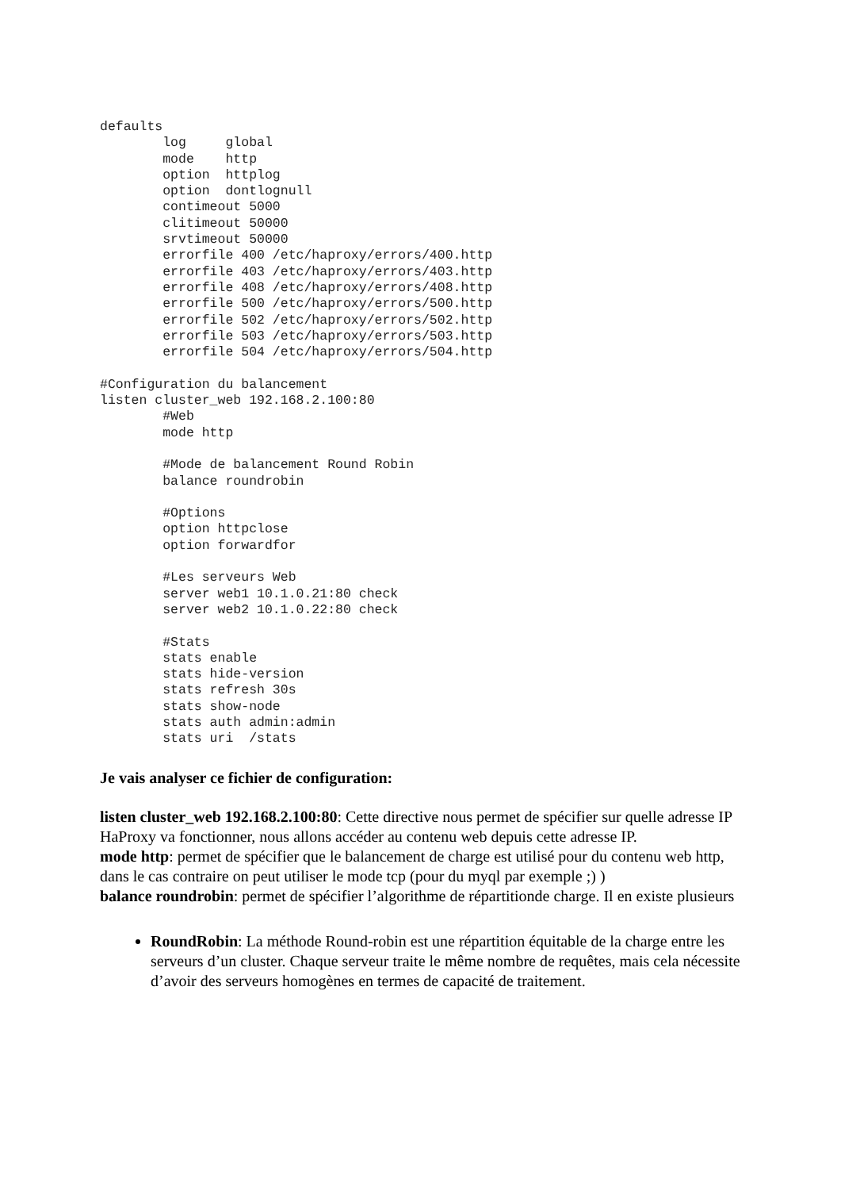defaults
        log     global
        mode    http
        option  httplog
        option  dontlognull
        contimeout 5000
        clitimeout 50000
        srvtimeout 50000
        errorfile 400 /etc/haproxy/errors/400.http
        errorfile 403 /etc/haproxy/errors/403.http
        errorfile 408 /etc/haproxy/errors/408.http
        errorfile 500 /etc/haproxy/errors/500.http
        errorfile 502 /etc/haproxy/errors/502.http
        errorfile 503 /etc/haproxy/errors/503.http
        errorfile 504 /etc/haproxy/errors/504.http

#Configuration du balancement
listen cluster_web 192.168.2.100:80
        #Web
        mode http

        #Mode de balancement Round Robin
        balance roundrobin

        #Options
        option httpclose
        option forwardfor

        #Les serveurs Web
        server web1 10.1.0.21:80 check
        server web2 10.1.0.22:80 check

        #Stats
        stats enable
        stats hide-version
        stats refresh 30s
        stats show-node
        stats auth admin:admin
        stats uri  /stats
Je vais analyser ce fichier de configuration:
listen cluster_web 192.168.2.100:80: Cette directive nous permet de spécifier sur quelle adresse IP HaProxy va fonctionner, nous allons accéder au contenu web depuis cette adresse IP.
mode http: permet de spécifier que le balancement de charge est utilisé pour du contenu web http, dans le cas contraire on peut utiliser le mode tcp (pour du myql par exemple ;) )
balance roundrobin: permet de spécifier l’algorithme de répartitionde charge. Il en existe plusieurs
RoundRobin: La méthode Round-robin est une répartition équitable de la charge entre les serveurs d’un cluster. Chaque serveur traite le même nombre de requêtes, mais cela nécessite d’avoir des serveurs homogènes en termes de capacité de traitement.